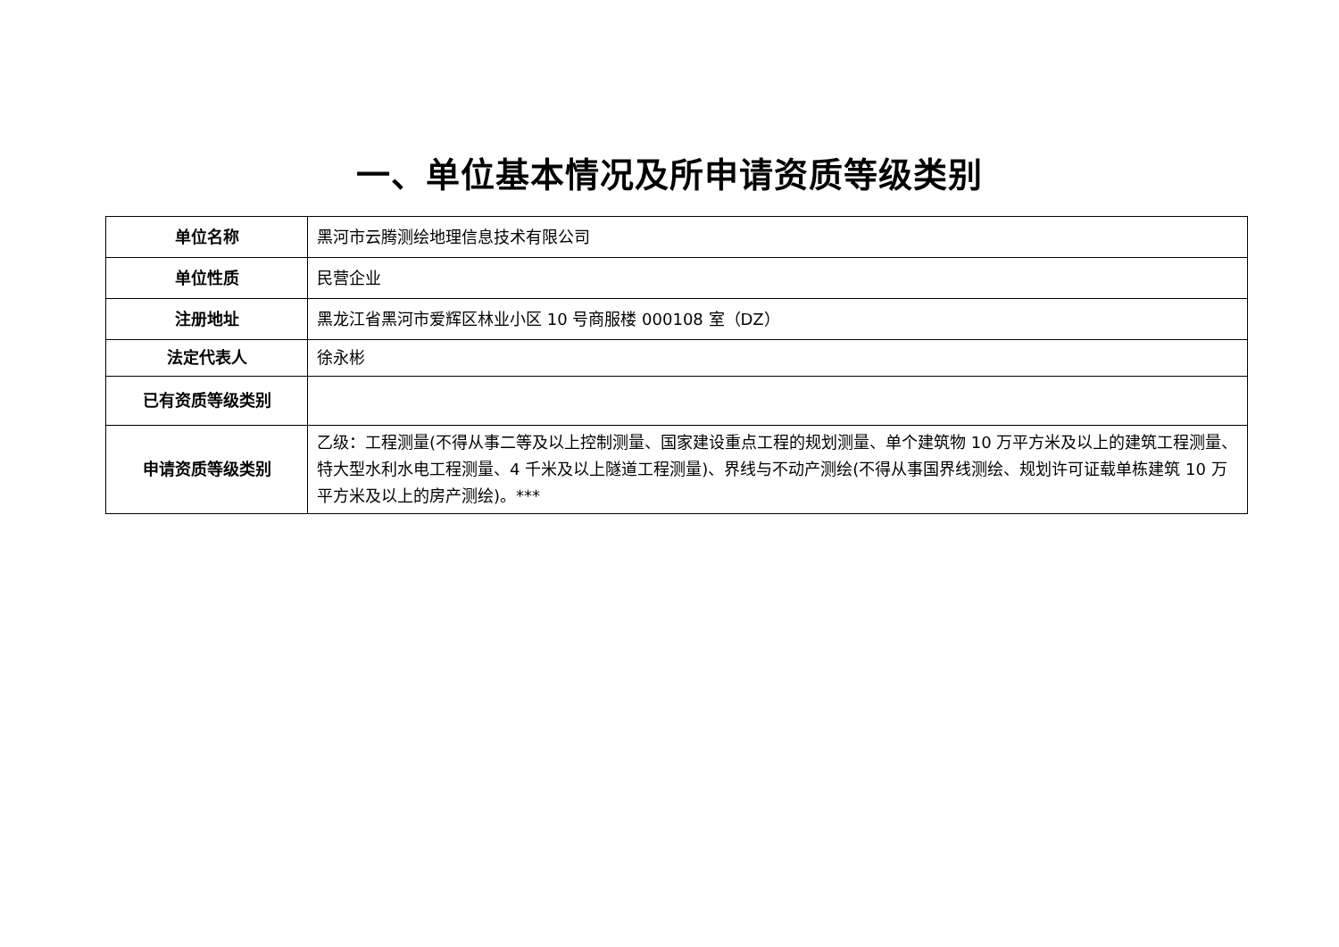一、单位基本情况及所申请资质等级类别
| 单位名称 | 黑河市云腾测绘地理信息技术有限公司 |
| 单位性质 | 民营企业 |
| 注册地址 | 黑龙江省黑河市爱辉区林业小区 10 号商服楼 000108 室（DZ） |
| 法定代表人 | 徐永彬 |
| 已有资质等级类别 | |
| 申请资质等级类别 | 乙级：工程测量(不得从事二等及以上控制测量、国家建设重点工程的规划测量、单个建筑物 10 万平方米及以上的建筑工程测量、特大型水利水电工程测量、4 千米及以上隧道工程测量)、界线与不动产测绘(不得从事国界线测绘、规划许可证载单栋建筑 10 万平方米及以上的房产测绘)。*** |